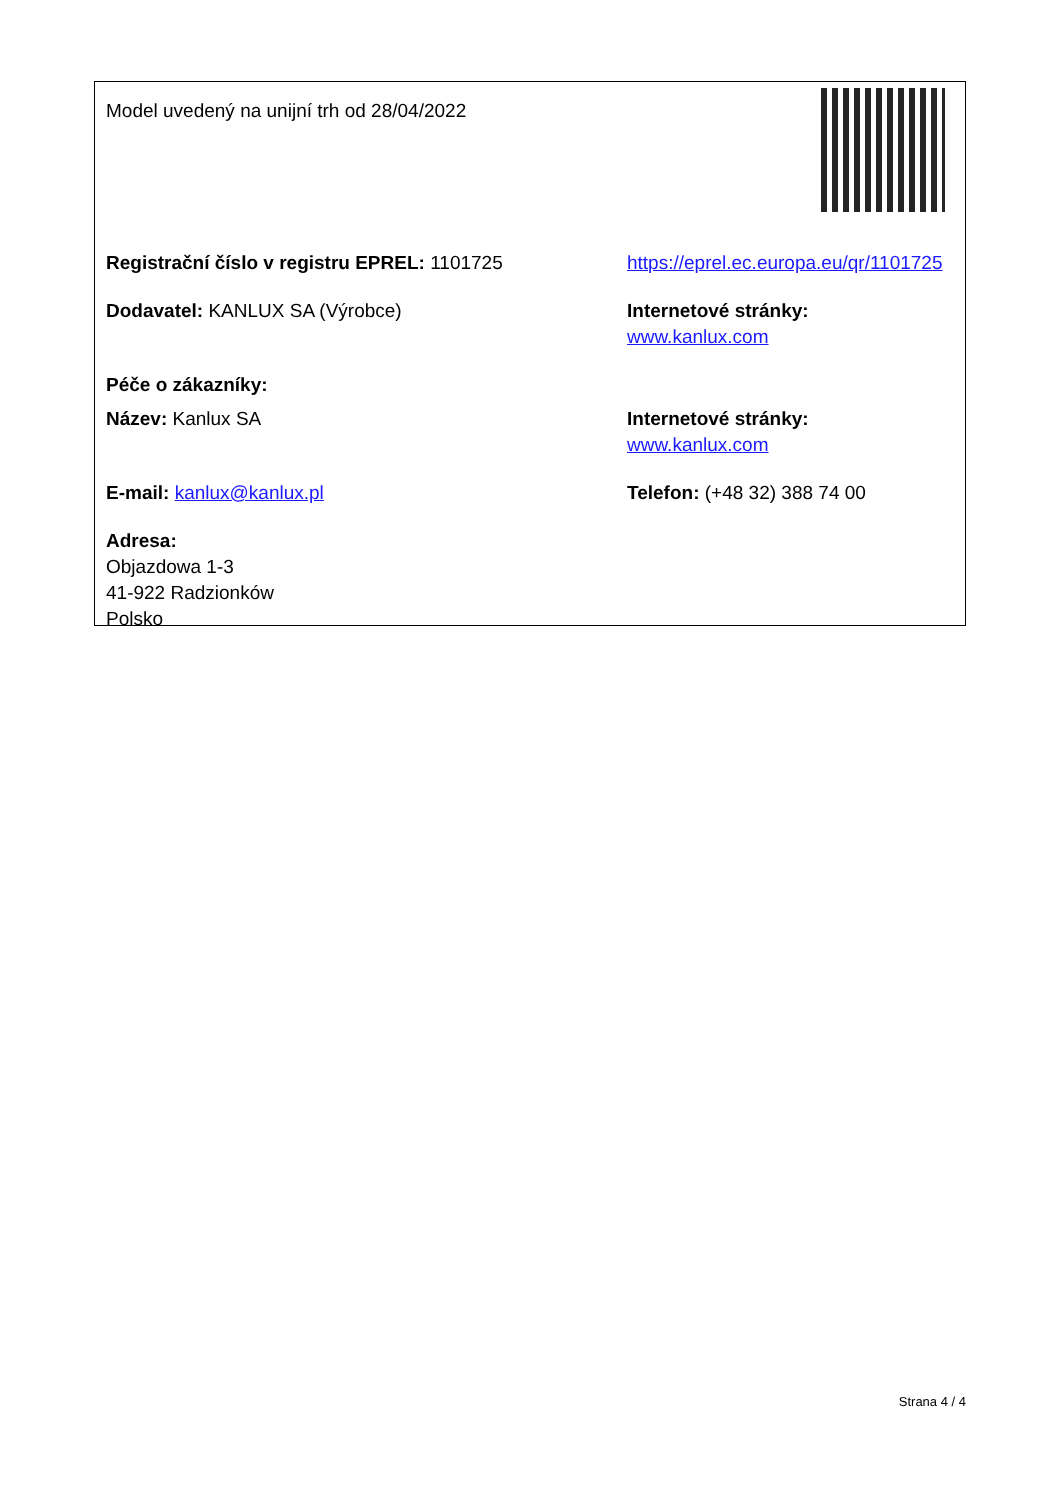| Model uvedený na unijní trh od 28/04/2022 | |
| Registrační číslo v registru EPREL: 1101725 | https://eprel.ec.europa.eu/qr/1101725 |
| Dodavatel: KANLUX SA (Výrobce) | Internetové stránky: www.kanlux.com |
| Péče o zákazníky: | |
| Název: Kanlux SA | Internetové stránky: www.kanlux.com |
| E-mail: kanlux@kanlux.pl | Telefon: (+48 32) 388 74 00 |
| Adresa: Objazdowa 1-3 41-922 Radzionków Polsko | |
Strana 4 / 4